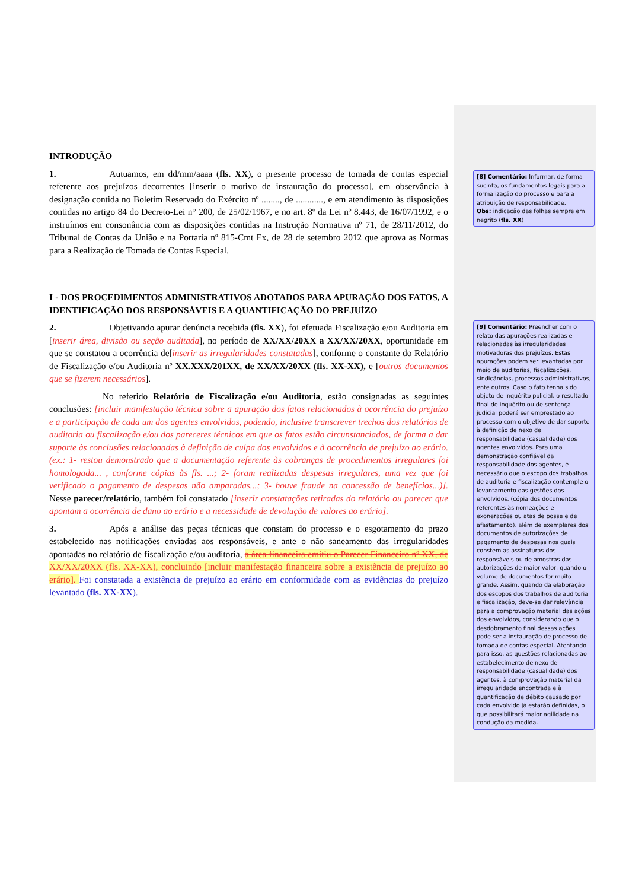INTRODUÇÃO
1. Autuamos, em dd/mm/aaaa (fls. XX), o presente processo de tomada de contas especial referente aos prejuízos decorrentes [inserir o motivo de instauração do processo], em observância à designação contida no Boletim Reservado do Exército nº ........, de ............, e em atendimento às disposições contidas no artigo 84 do Decreto-Lei n° 200, de 25/02/1967, e no art. 8º da Lei nº 8.443, de 16/07/1992, e o instruímos em consonância com as disposições contidas na Instrução Normativa nº 71, de 28/11/2012, do Tribunal de Contas da União e na Portaria nº 815-Cmt Ex, de 28 de setembro 2012 que aprova as Normas para a Realização de Tomada de Contas Especial.
I - DOS PROCEDIMENTOS ADMINISTRATIVOS ADOTADOS PARA APURAÇÃO DOS FATOS, A IDENTIFICAÇÃO DOS RESPONSÁVEIS E A QUANTIFICAÇÃO DO PREJUÍZO
2. Objetivando apurar denúncia recebida (fls. XX), foi efetuada Fiscalização e/ou Auditoria em [inserir área, divisão ou seção auditada], no período de XX/XX/20XX a XX/XX/20XX, oportunidade em que se constatou a ocorrência de[inserir as irregularidades constatadas], conforme o constante do Relatório de Fiscalização e/ou Auditoria nº XX.XXX/201XX, de XX/XX/20XX (fls. XX-XX), e [outros documentos que se fizerem necessários].
No referido Relatório de Fiscalização e/ou Auditoria, estão consignadas as seguintes conclusões: [incluir manifestação técnica sobre a apuração dos fatos relacionados à ocorrência do prejuízo e a participação de cada um dos agentes envolvidos, podendo, inclusive transcrever trechos dos relatórios de auditoria ou fiscalização e/ou dos pareceres técnicos em que os fatos estão circunstanciados, de forma a dar suporte às conclusões relacionadas à definição de culpa dos envolvidos e à ocorrência de prejuízo ao erário. (ex.: 1- restou demonstrado que a documentação referente às cobranças de procedimentos irregulares foi homologada... , conforme cópias às fls. ...; 2- foram realizadas despesas irregulares, uma vez que foi verificado o pagamento de despesas não amparadas...; 3- houve fraude na concessão de benefícios...)]. Nesse parecer/relatório, também foi constatado [inserir constatações retiradas do relatório ou parecer que apontam a ocorrência de dano ao erário e a necessidade de devolução de valores ao erário].
3. Após a análise das peças técnicas que constam do processo e o esgotamento do prazo estabelecido nas notificações enviadas aos responsáveis, e ante o não saneamento das irregularidades apontadas no relatório de fiscalização e/ou auditoria, a área financeira emitiu o Parecer Financeiro nº XX, de XX/XX/20XX (fls. XX-XX), concluindo [incluir manifestação financeira sobre a existência de prejuízo ao erário]. Foi constatada a existência de prejuízo ao erário em conformidade com as evidências do prejuízo levantado (fls. XX-XX).
[8] Comentário: Informar, de forma sucinta, os fundamentos legais para a formalização do processo e para a atribuição de responsabilidade.
Obs: indicação das folhas sempre em negrito (fls. XX)
[9] Comentário: Preencher com o relato das apurações realizadas e relacionadas às irregularidades motivadoras dos prejuízos. Estas apurações podem ser levantadas por meio de auditorias, fiscalizações, sindicâncias, processos administrativos, ente outros. Caso o fato tenha sido objeto de inquérito policial, o resultado final de inquérito ou de sentença judicial poderá ser emprestado ao processo com o objetivo de dar suporte à definição de nexo de responsabilidade (casualidade) dos agentes envolvidos. Para uma demonstração confiável da responsabilidade dos agentes, é necessário que o escopo dos trabalhos de auditoria e fiscalização contemple o levantamento das gestões dos envolvidos, (cópia dos documentos referentes às nomeações e exonerações ou atas de posse e de afastamento), além de exemplares dos documentos de autorizações de pagamento de despesas nos quais constem as assinaturas dos responsáveis ou de amostras das autorizações de maior valor, quando o volume de documentos for muito grande. Assim, quando da elaboração dos escopos dos trabalhos de auditoria e fiscalização, deve-se dar relevância para a comprovação material das ações dos envolvidos, considerando que o desdobramento final dessas ações pode ser a instauração de processo de tomada de contas especial. Atentando para isso, as questões relacionadas ao estabelecimento de nexo de responsabilidade (casualidade) dos agentes, à comprovação material da irregularidade encontrada e à quantificação de débito causado por cada envolvido já estarão definidas, o que possibilitará maior agilidade na condução da medida.